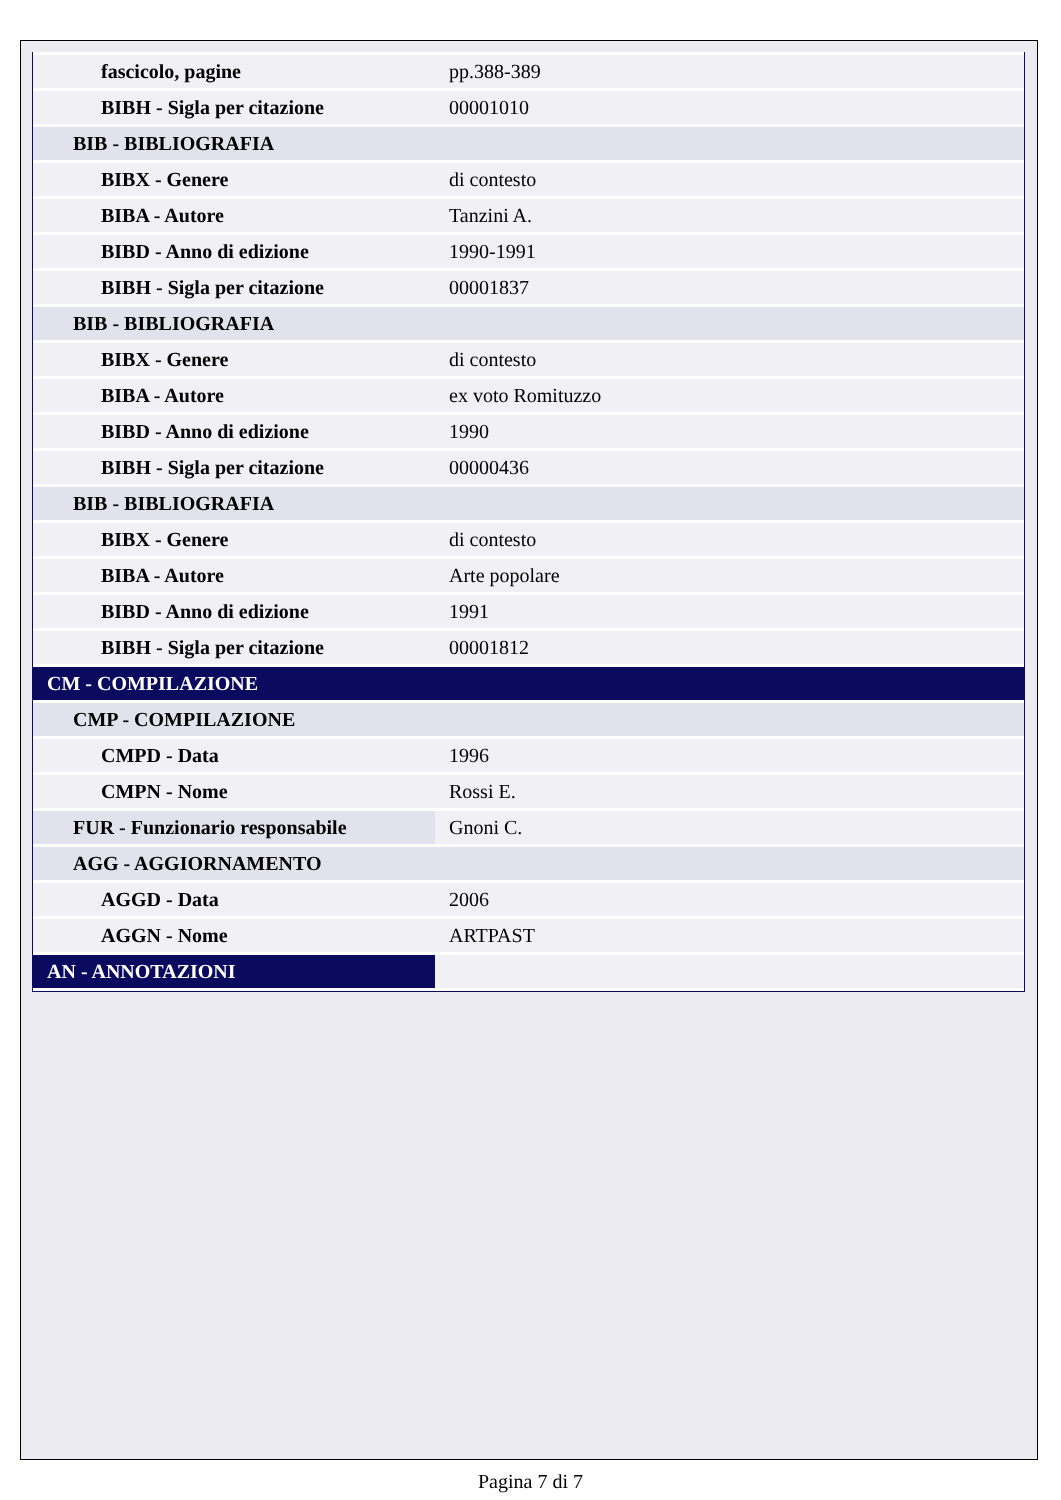| fascicolo, pagine | pp.388-389 |
| BIBH - Sigla per citazione | 00001010 |
| BIB - BIBLIOGRAFIA | |
| BIBX - Genere | di contesto |
| BIBA - Autore | Tanzini A. |
| BIBD - Anno di edizione | 1990-1991 |
| BIBH - Sigla per citazione | 00001837 |
| BIB - BIBLIOGRAFIA | |
| BIBX - Genere | di contesto |
| BIBA - Autore | ex voto Romituzzo |
| BIBD - Anno di edizione | 1990 |
| BIBH - Sigla per citazione | 00000436 |
| BIB - BIBLIOGRAFIA | |
| BIBX - Genere | di contesto |
| BIBA - Autore | Arte popolare |
| BIBD - Anno di edizione | 1991 |
| BIBH - Sigla per citazione | 00001812 |
| CM - COMPILAZIONE | |
| CMP - COMPILAZIONE | |
| CMPD - Data | 1996 |
| CMPN - Nome | Rossi E. |
| FUR - Funzionario responsabile | Gnoni C. |
| AGG - AGGIORNAMENTO | |
| AGGD - Data | 2006 |
| AGGN - Nome | ARTPAST |
| AN - ANNOTAZIONI | |
Pagina 7 di 7